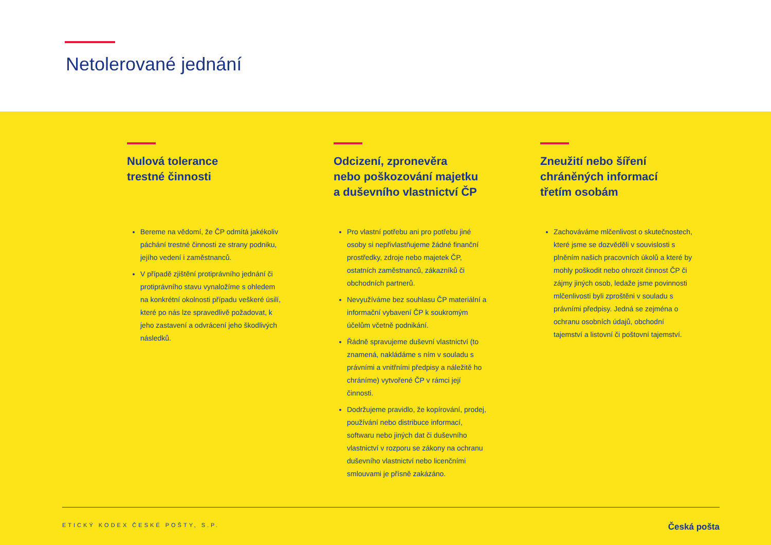Netolerované jednání
Nulová tolerance
trestné činnosti
Bereme na vědomí, že ČP odmítá jakékoliv páchání trestné činnosti ze strany podniku, jejího vedení i zaměstnanců.
V případě zjištění protiprávního jednání či protiprávního stavu vynaložíme s ohledem na konkrétní okolnosti případu veškeré úsilí, které po nás lze spravedlivě požadovat, k jeho zastavení a odvrácení jeho škodlivých následků.
Odcizení, zpronevěra
nebo poškozování majetku
a duševního vlastnictví ČP
Pro vlastní potřebu ani pro potřebu jiné osoby si nepřivlastňujeme žádné finanční prostředky, zdroje nebo majetek ČP, ostatních zaměst­nanců, zákazníků či obchodních partnerů.
Nevyužíváme bez souhlasu ČP materiální a informační vybavení ČP k soukromým účelům včetně podnikání.
Řádně spravujeme duševní vlastnictví (to znamená, nakládáme s ním v souladu s právními a vnitřními předpisy a náležitě ho chráníme) vytvořené ČP v rámci její činnosti.
Dodržujeme pravidlo, že kopírování, prodej, používání nebo distribuce informací, softwaru nebo jiných dat či duševního vlastnictví v rozporu se zákony na ochranu duševního vlastnictví nebo licenčními smlouvami je přísně zakázáno.
Zneužití nebo šíření
chráněných informací
třetím osobám
Zachováváme mlčenlivost o skutečnostech, které jsme se dozvěděli v souvislosti s plněním našich pracovních úkolů a které by mohly poškodit nebo ohrozit činnost ČP či zájmy jiných osob, ledaže jsme povinnosti mlčenlivosti byli zproštěni v souladu s právními předpisy. Jedná se zejména o ochranu osob­ních údajů, obchodní tajemství a listovní či poštovní tajemství.
ETICKÝ KODEX ČESKÉ POŠTY, S.P. Česká pošta